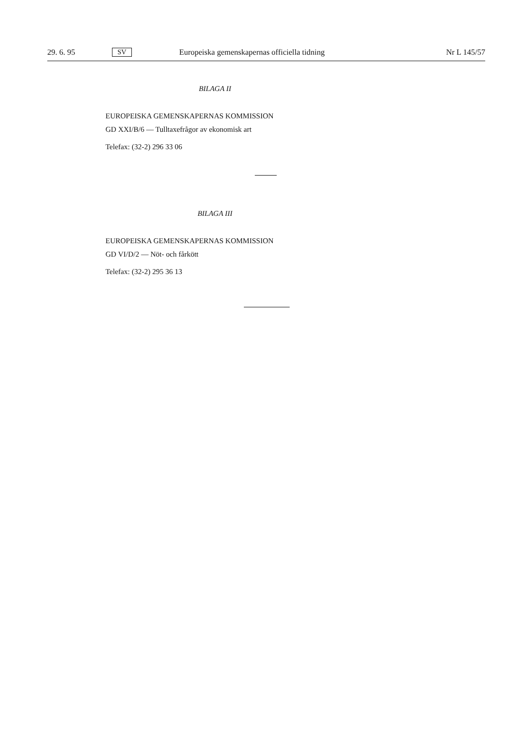29. 6. 95 SV Europeiska gemenskapernas officiella tidning Nr L 145/57
BILAGA II
EUROPEISKA GEMENSKAPERNAS KOMMISSION
GD XXI/B/6 — Tulltaxefrågor av ekonomisk art
Telefax: (32-2) 296 33 06
BILAGA III
EUROPEISKA GEMENSKAPERNAS KOMMISSION
GD VI/D/2 — Nöt- och fårkött
Telefax: (32-2) 295 36 13